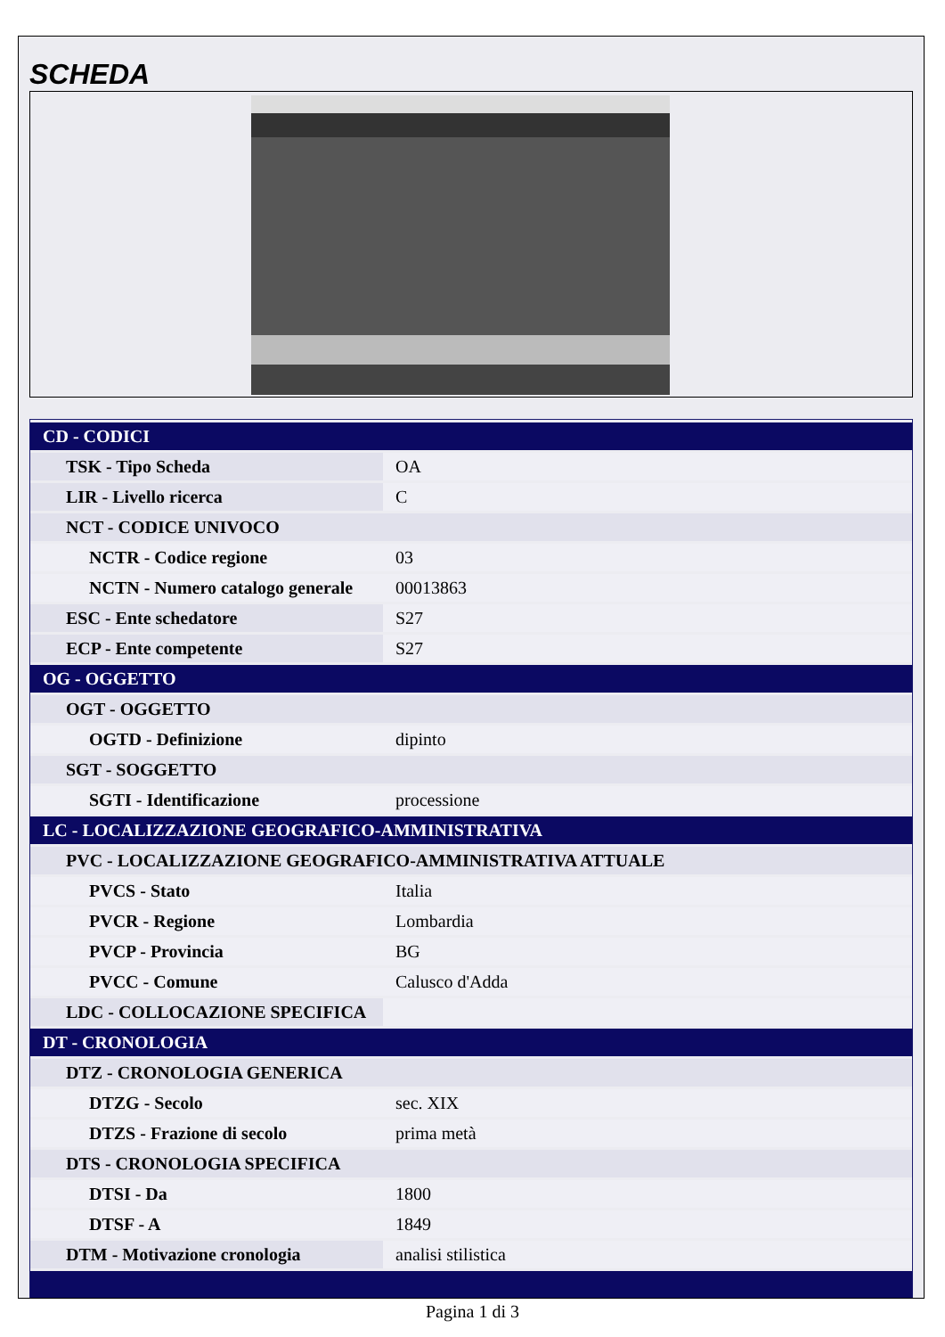SCHEDA
| CD - CODICI | |
| TSK - Tipo Scheda | OA |
| LIR - Livello ricerca | C |
| NCT - CODICE UNIVOCO | |
| NCTR - Codice regione | 03 |
| NCTN - Numero catalogo generale | 00013863 |
| ESC - Ente schedatore | S27 |
| ECP - Ente competente | S27 |
| OG - OGGETTO | |
| OGT - OGGETTO | |
| OGTD - Definizione | dipinto |
| SGT - SOGGETTO | |
| SGTI - Identificazione | processione |
| LC - LOCALIZZAZIONE GEOGRAFICO-AMMINISTRATIVA | |
| PVC - LOCALIZZAZIONE GEOGRAFICO-AMMINISTRATIVA ATTUALE | |
| PVCS - Stato | Italia |
| PVCR - Regione | Lombardia |
| PVCP - Provincia | BG |
| PVCC - Comune | Calusco d'Adda |
| LDC - COLLOCAZIONE SPECIFICA | |
| DT - CRONOLOGIA | |
| DTZ - CRONOLOGIA GENERICA | |
| DTZG - Secolo | sec. XIX |
| DTZS - Frazione di secolo | prima metà |
| DTS - CRONOLOGIA SPECIFICA | |
| DTSI - Da | 1800 |
| DTSF - A | 1849 |
| DTM - Motivazione cronologia | analisi stilistica |
Pagina 1 di 3